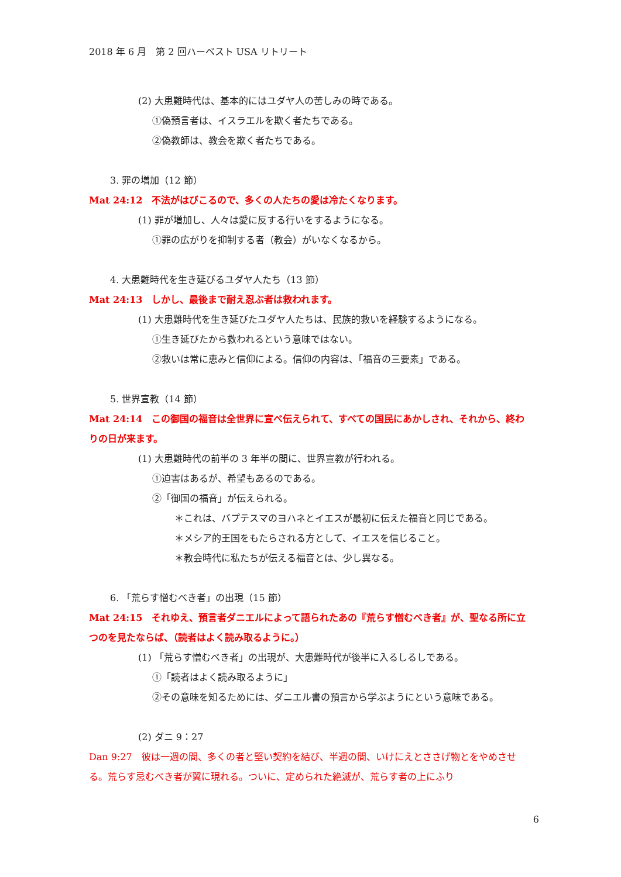2018 年 6 月　第 2 回ハーベスト USA リトリート
(2) 大患難時代は、基本的にはユダヤ人の苦しみの時である。
①偽預言者は、イスラエルを欺く者たちである。
②偽教師は、教会を欺く者たちである。
3. 罪の増加（12 節）
Mat 24:12　不法がはびこるので、多くの人たちの愛は冷たくなります。
(1) 罪が増加し、人々は愛に反する行いをするようになる。
①罪の広がりを抑制する者（教会）がいなくなるから。
4. 大患難時代を生き延びるユダヤ人たち（13 節）
Mat 24:13　しかし、最後まで耐え忍ぶ者は救われます。
(1) 大患難時代を生き延びたユダヤ人たちは、民族的救いを経験するようになる。
①生き延びたから救われるという意味ではない。
②救いは常に恵みと信仰による。信仰の内容は、「福音の三要素」である。
5. 世界宣教（14 節）
Mat 24:14　この御国の福音は全世界に宣べ伝えられて、すべての国民にあかしされ、それから、終わりの日が来ます。
(1) 大患難時代の前半の 3 年半の間に、世界宣教が行われる。
①迫害はあるが、希望もあるのである。
②「御国の福音」が伝えられる。
＊これは、バプテスマのヨハネとイエスが最初に伝えた福音と同じである。
＊メシア的王国をもたらされる方として、イエスを信じること。
＊教会時代に私たちが伝える福音とは、少し異なる。
6. 「荒らす憎むべき者」の出現（15 節）
Mat 24:15　それゆえ、預言者ダニエルによって語られたあの『荒らす憎むべき者』が、聖なる所に立つのを見たならば、（読者はよく読み取るように。）
(1) 「荒らす憎むべき者」の出現が、大患難時代が後半に入るしるしである。
①「読者はよく読み取るように」
②その意味を知るためには、ダニエル書の預言から学ぶようにという意味である。
(2) ダニ 9：27
Dan 9:27　彼は一週の間、多くの者と堅い契約を結び、半週の間、いけにえとささげ物とをやめさせる。荒らす忌むべき者が翼に現れる。ついに、定められた絶滅が、荒らす者の上にふり
6